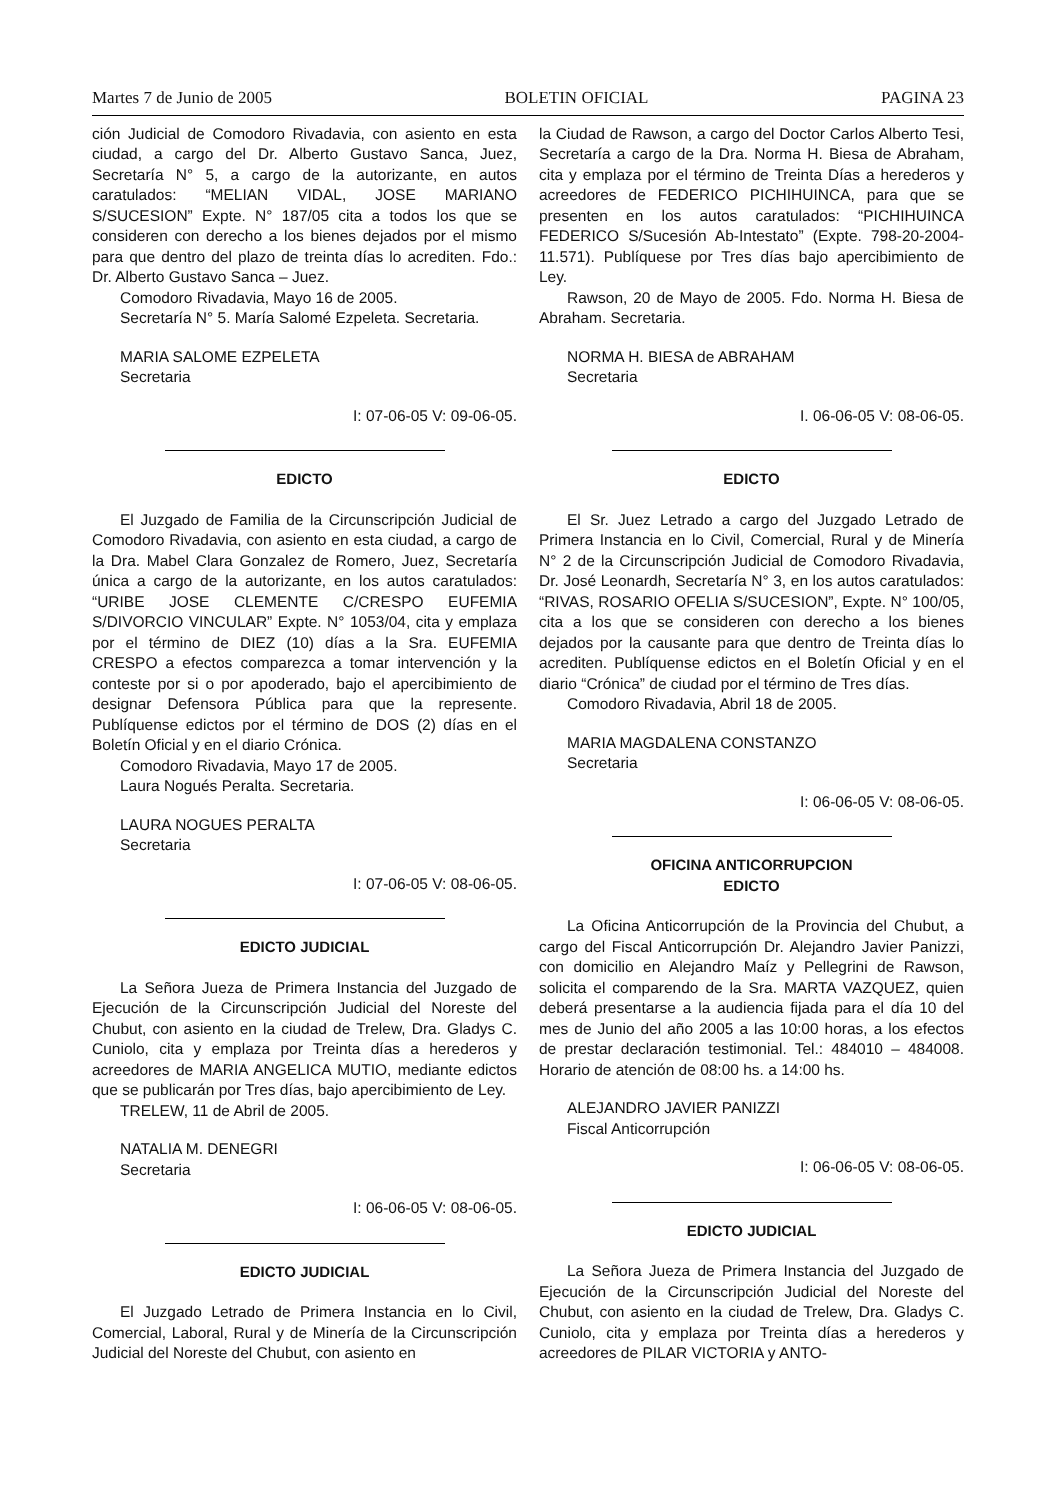Martes 7 de Junio de 2005 BOLETIN OFICIAL PAGINA 23
ción Judicial de Comodoro Rivadavia, con asiento en esta ciudad, a cargo del Dr. Alberto Gustavo Sanca, Juez, Secretaría N° 5, a cargo de la autorizante, en autos caratulados: “MELIAN VIDAL, JOSE MARIANO S/SUCESION” Expte. N° 187/05 cita a todos los que se consideren con derecho a los bienes dejados por el mismo para que dentro del plazo de treinta días lo acrediten. Fdo.: Dr. Alberto Gustavo Sanca – Juez.
Comodoro Rivadavia, Mayo 16 de 2005.
Secretaría N° 5. María Salomé Ezpeleta. Secretaria.
MARIA SALOME EZPELETA
Secretaria
I: 07-06-05 V: 09-06-05.
EDICTO
El Juzgado de Familia de la Circunscripción Judicial de Comodoro Rivadavia, con asiento en esta ciudad, a cargo de la Dra. Mabel Clara Gonzalez de Romero, Juez, Secretaría única a cargo de la autorizante, en los autos caratulados: “URIBE JOSE CLEMENTE C/CRESPO EUFEMIA S/DIVORCIO VINCULAR” Expte. N° 1053/04, cita y emplaza por el término de DIEZ (10) días a la Sra. EUFEMIA CRESPO a efectos comparezca a tomar intervención y la conteste por si o por apoderado, bajo el apercibimiento de designar Defensora Pública para que la represente. Publíquense edictos por el término de DOS (2) días en el Boletín Oficial y en el diario Crónica.
Comodoro Rivadavia, Mayo 17 de 2005.
Laura Nogués Peralta. Secretaria.
LAURA NOGUES PERALTA
Secretaria
I: 07-06-05 V: 08-06-05.
EDICTO JUDICIAL
La Señora Jueza de Primera Instancia del Juzgado de Ejecución de la Circunscripción Judicial del Noreste del Chubut, con asiento en la ciudad de Trelew, Dra. Gladys C. Cuniolo, cita y emplaza por Treinta días a herederos y acreedores de MARIA ANGELICA MUTIO, mediante edictos que se publicarán por Tres días, bajo apercibimiento de Ley.
TRELEW, 11 de Abril de 2005.
NATALIA M. DENEGRI
Secretaria
I: 06-06-05 V: 08-06-05.
EDICTO JUDICIAL
El Juzgado Letrado de Primera Instancia en lo Civil, Comercial, Laboral, Rural y de Minería de la Circunscripción Judicial del Noreste del Chubut, con asiento en
la Ciudad de Rawson, a cargo del Doctor Carlos Alberto Tesi, Secretaría a cargo de la Dra. Norma H. Biesa de Abraham, cita y emplaza por el término de Treinta Días a herederos y acreedores de FEDERICO PICHIHUINCA, para que se presenten en los autos caratulados: “PICHIHUINCA FEDERICO S/Sucesión Ab-Intestato” (Expte. 798-20-2004-11.571). Publíquese por Tres días bajo apercibimiento de Ley.
Rawson, 20 de Mayo de 2005. Fdo. Norma H. Biesa de Abraham. Secretaria.
NORMA H. BIESA de ABRAHAM
Secretaria
I. 06-06-05 V: 08-06-05.
EDICTO
El Sr. Juez Letrado a cargo del Juzgado Letrado de Primera Instancia en lo Civil, Comercial, Rural y de Minería N° 2 de la Circunscripción Judicial de Comodoro Rivadavia, Dr. José Leonardh, Secretaría N° 3, en los autos caratulados: “RIVAS, ROSARIO OFELIA S/SUCESION”, Expte. N° 100/05, cita a los que se consideren con derecho a los bienes dejados por la causante para que dentro de Treinta días lo acrediten. Publíquense edictos en el Boletín Oficial y en el diario “Crónica” de ciudad por el término de Tres días.
Comodoro Rivadavia, Abril 18 de 2005.
MARIA MAGDALENA CONSTANZO
Secretaria
I: 06-06-05 V: 08-06-05.
OFICINA ANTICORRUPCION
EDICTO
La Oficina Anticorrupción de la Provincia del Chubut, a cargo del Fiscal Anticorrupción Dr. Alejandro Javier Panizzi, con domicilio en Alejandro Maíz y Pellegrini de Rawson, solicita el comparendo de la Sra. MARTA VAZQUEZ, quien deberá presentarse a la audiencia fijada para el día 10 del mes de Junio del año 2005 a las 10:00 horas, a los efectos de prestar declaración testimonial. Tel.: 484010 – 484008. Horario de atención de 08:00 hs. a 14:00 hs.
ALEJANDRO JAVIER PANIZZI
Fiscal Anticorrupción
I: 06-06-05 V: 08-06-05.
EDICTO JUDICIAL
La Señora Jueza de Primera Instancia del Juzgado de Ejecución de la Circunscripción Judicial del Noreste del Chubut, con asiento en la ciudad de Trelew, Dra. Gladys C. Cuniolo, cita y emplaza por Treinta días a herederos y acreedores de PILAR VICTORIA y ANTO-